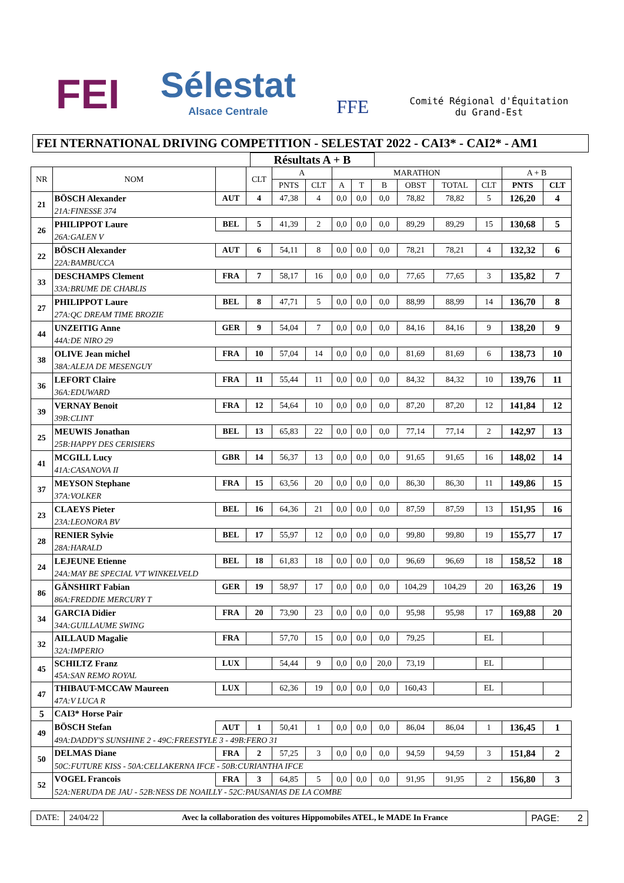FEI
Sélestat
Alsace Centrale
FFE
Comité Régional d'Équitation
du Grand-Est
FEI NTERNATIONAL DRIVING COMPETITION - SELESTAT 2022 - CAI3* - CAI2* - AM1
Résultats A + B
| NR | NOM | | CLT | A | | MARATHON | | | | | | A + B | |
| --- | --- | --- | --- | --- | --- | --- | --- | --- | --- | --- | --- | --- | --- |
| | | | | PNTS | CLT | A | T | B | OBST | TOTAL | CLT | PNTS | CLT |
| 21 | BÖSCH Alexander | AUT | 4 | 47,38 | 4 | 0,0 | 0,0 | 0,0 | 78,82 | 78,82 | 5 | 126,20 | 4 |
| | 21A:FINESSE 374 | | | | | | | | | | | | |
| 26 | PHILIPPOT Laure | BEL | 5 | 41,39 | 2 | 0,0 | 0,0 | 0,0 | 89,29 | 89,29 | 15 | 130,68 | 5 |
| | 26A:GALEN V | | | | | | | | | | | | |
| 22 | BÖSCH Alexander | AUT | 6 | 54,11 | 8 | 0,0 | 0,0 | 0,0 | 78,21 | 78,21 | 4 | 132,32 | 6 |
| | 22A:BAMBUCCA | | | | | | | | | | | | |
| 33 | DESCHAMPS Clement | FRA | 7 | 58,17 | 16 | 0,0 | 0,0 | 0,0 | 77,65 | 77,65 | 3 | 135,82 | 7 |
| | 33A:BRUME DE CHABLIS | | | | | | | | | | | | |
| 27 | PHILIPPOT Laure | BEL | 8 | 47,71 | 5 | 0,0 | 0,0 | 0,0 | 88,99 | 88,99 | 14 | 136,70 | 8 |
| | 27A:QC DREAM TIME BROZIE | | | | | | | | | | | | |
| 44 | UNZEITIG Anne | GER | 9 | 54,04 | 7 | 0,0 | 0,0 | 0,0 | 84,16 | 84,16 | 9 | 138,20 | 9 |
| | 44A:DE NIRO 29 | | | | | | | | | | | | |
| 38 | OLIVE Jean michel | FRA | 10 | 57,04 | 14 | 0,0 | 0,0 | 0,0 | 81,69 | 81,69 | 6 | 138,73 | 10 |
| | 38A:ALEJA DE MESENGUY | | | | | | | | | | | | |
| 36 | LEFORT Claire | FRA | 11 | 55,44 | 11 | 0,0 | 0,0 | 0,0 | 84,32 | 84,32 | 10 | 139,76 | 11 |
| | 36A:EDUWARD | | | | | | | | | | | | |
| 39 | VERNAY Benoit | FRA | 12 | 54,64 | 10 | 0,0 | 0,0 | 0,0 | 87,20 | 87,20 | 12 | 141,84 | 12 |
| | 39B:CLINT | | | | | | | | | | | | |
| 25 | MEUWIS Jonathan | BEL | 13 | 65,83 | 22 | 0,0 | 0,0 | 0,0 | 77,14 | 77,14 | 2 | 142,97 | 13 |
| | 25B:HAPPY DES CERISIERS | | | | | | | | | | | | |
| 41 | MCGILL Lucy | GBR | 14 | 56,37 | 13 | 0,0 | 0,0 | 0,0 | 91,65 | 91,65 | 16 | 148,02 | 14 |
| | 41A:CASANOVA II | | | | | | | | | | | | |
| 37 | MEYSON Stephane | FRA | 15 | 63,56 | 20 | 0,0 | 0,0 | 0,0 | 86,30 | 86,30 | 11 | 149,86 | 15 |
| | 37A:VOLKER | | | | | | | | | | | | |
| 23 | CLAEYS Pieter | BEL | 16 | 64,36 | 21 | 0,0 | 0,0 | 0,0 | 87,59 | 87,59 | 13 | 151,95 | 16 |
| | 23A:LEONORA BV | | | | | | | | | | | | |
| 28 | RENIER Sylvie | BEL | 17 | 55,97 | 12 | 0,0 | 0,0 | 0,0 | 99,80 | 99,80 | 19 | 155,77 | 17 |
| | 28A:HARALD | | | | | | | | | | | | |
| 24 | LEJEUNE Etienne | BEL | 18 | 61,83 | 18 | 0,0 | 0,0 | 0,0 | 96,69 | 96,69 | 18 | 158,52 | 18 |
| | 24A:MAY BE SPECIAL V'T WINKELVELD | | | | | | | | | | | | |
| 86 | GÄNSHIRT Fabian | GER | 19 | 58,97 | 17 | 0,0 | 0,0 | 0,0 | 104,29 | 104,29 | 20 | 163,26 | 19 |
| | 86A:FREDDIE MERCURY T | | | | | | | | | | | | |
| 34 | GARCIA Didier | FRA | 20 | 73,90 | 23 | 0,0 | 0,0 | 0,0 | 95,98 | 95,98 | 17 | 169,88 | 20 |
| | 34A:GUILLAUME SWING | | | | | | | | | | | | |
| 32 | AILLAUD Magalie | FRA | | 57,70 | 15 | 0,0 | 0,0 | 0,0 | 79,25 | | EL | | |
| | 32A:IMPERIO | | | | | | | | | | | | |
| 45 | SCHILTZ Franz | LUX | | 54,44 | 9 | 0,0 | 0,0 | 20,0 | 73,19 | | EL | | |
| | 45A:SAN REMO ROYAL | | | | | | | | | | | | |
| 47 | THIBAUT-MCCAW Maureen | LUX | | 62,36 | 19 | 0,0 | 0,0 | 0,0 | 160,43 | | EL | | |
| | 47A:V LUCA R | | | | | | | | | | | | |
| 5 | CAI3* Horse Pair | | | | | | | | | | | | |
| 49 | BÖSCH Stefan | AUT | 1 | 50,41 | 1 | 0,0 | 0,0 | 0,0 | 86,04 | 86,04 | 1 | 136,45 | 1 |
| | 49A:DADDY'S SUNSHINE 2 - 49C:FREESTYLE 3 - 49B:FERO 31 | | | | | | | | | | | | |
| 50 | DELMAS Diane | FRA | 2 | 57,25 | 3 | 0,0 | 0,0 | 0,0 | 94,59 | 94,59 | 3 | 151,84 | 2 |
| | 50C:FUTURE KISS - 50A:CELLAKERNA IFCE - 50B:CURIANTHA IFCE | | | | | | | | | | | | |
| 52 | VOGEL Francois | FRA | 3 | 64,85 | 5 | 0,0 | 0,0 | 0,0 | 91,95 | 91,95 | 2 | 156,80 | 3 |
| | 52A:NERUDA DE JAU - 52B:NESS DE NOAILLY - 52C:PAUSANIAS DE LA COMBE | | | | | | | | | | | | |
DATE: 24/04/22 Avec la collaboration des voitures Hippomobiles ATEL, le MADE In France
PAGE: 2